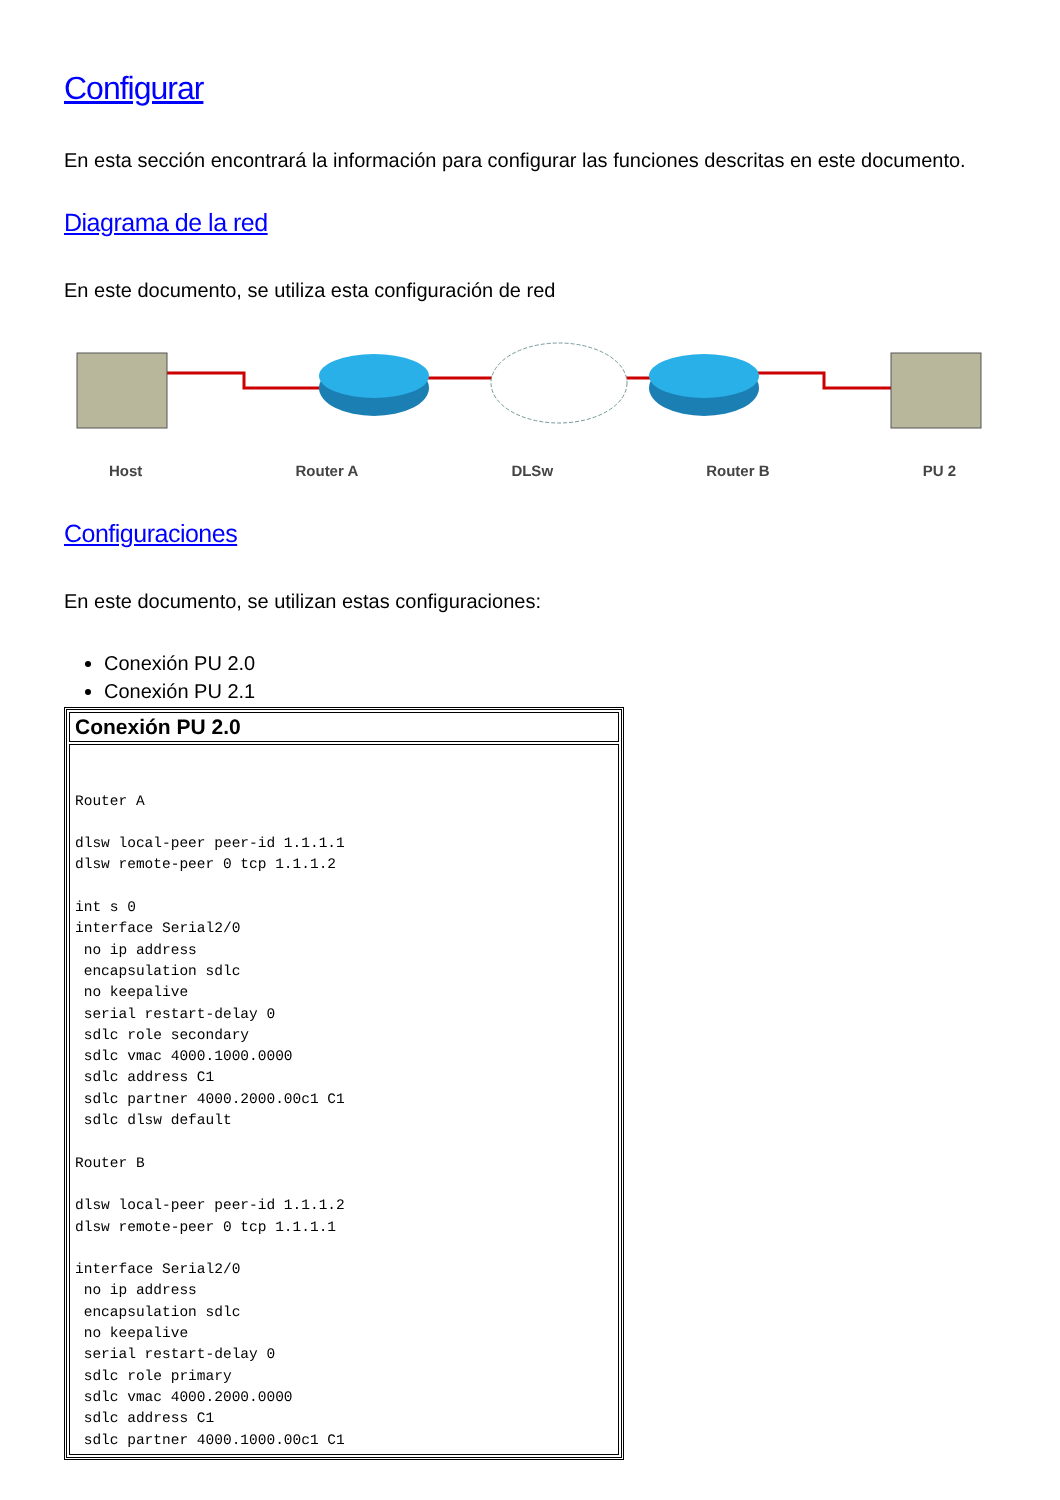Configurar
En esta sección encontrará la información para configurar las funciones descritas en este documento.
Diagrama de la red
En este documento, se utiliza esta configuración de red
Host Router A DLSw Router B PU 2
Configuraciones
En este documento, se utilizan estas configuraciones:
Conexión PU 2.0
Conexión PU 2.1
| Conexión PU 2.0 |
| --- |
| Router A dlsw local-peer peer-id 1.1.1.1 dlsw remote-peer 0 tcp 1.1.1.2 int s 0 interface Serial2/0 no ip address encapsulation sdlc no keepalive serial restart-delay 0 sdlc role secondary sdlc vmac 4000.1000.0000 sdlc address C1 sdlc partner 4000.2000.00c1 C1 sdlc dlsw default Router B dlsw local-peer peer-id 1.1.1.2 dlsw remote-peer 0 tcp 1.1.1.1 interface Serial2/0 no ip address encapsulation sdlc no keepalive serial restart-delay 0 sdlc role primary sdlc vmac 4000.2000.0000 sdlc address C1 sdlc partner 4000.1000.00c1 C1 |